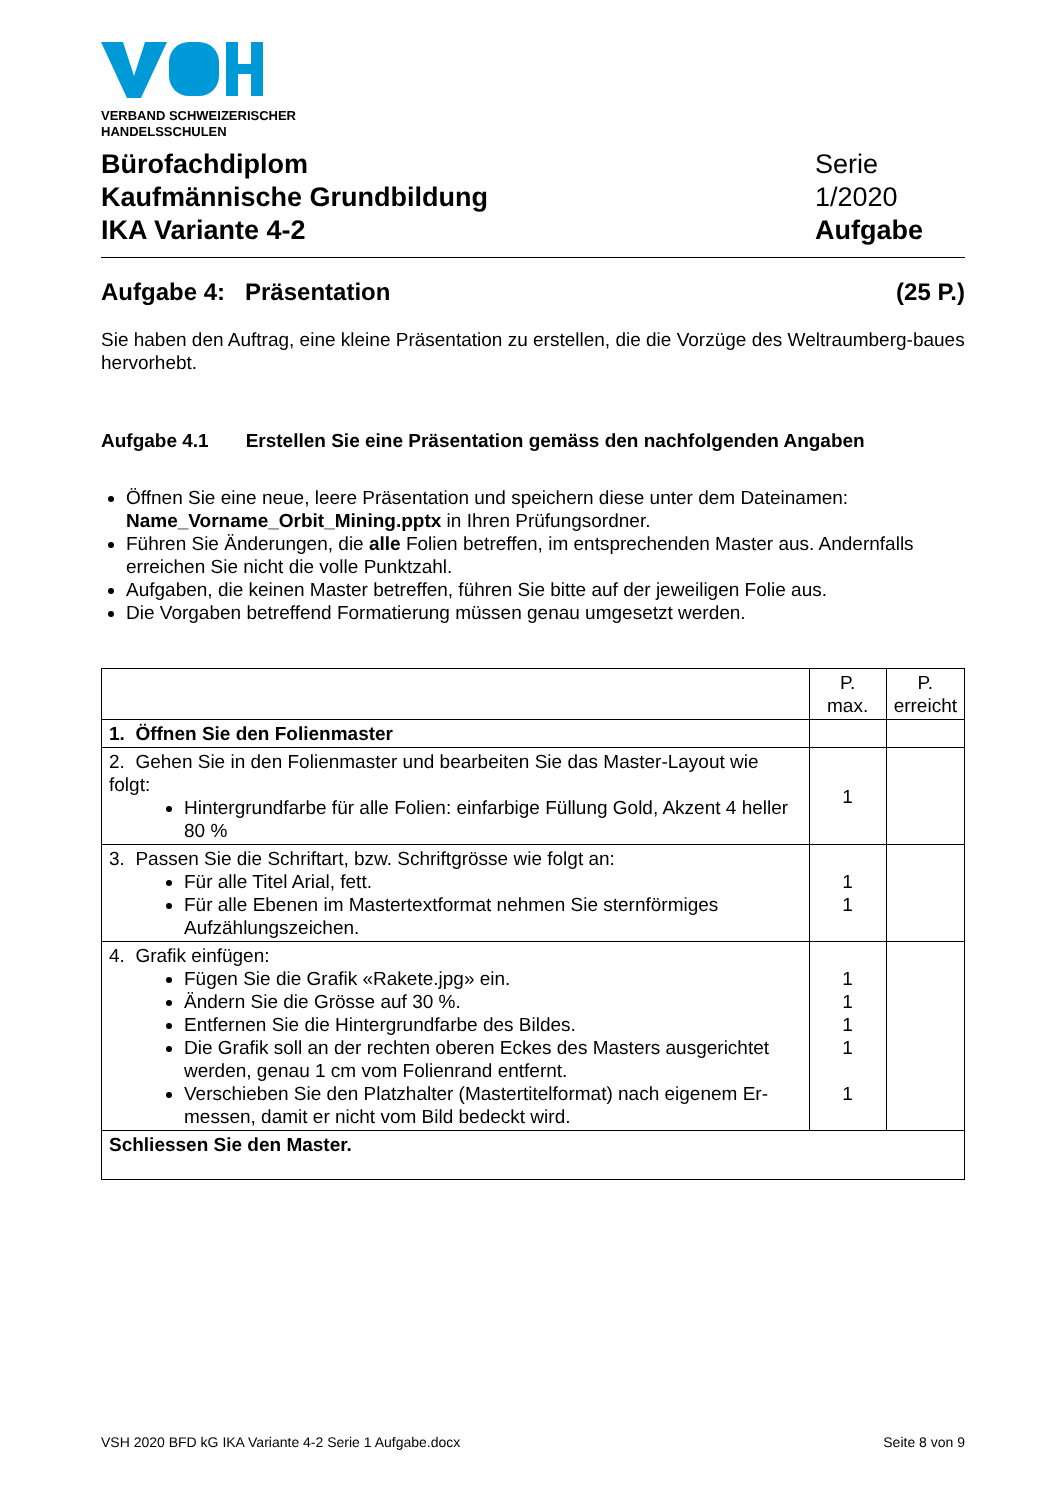VERBAND SCHWEIZERISCHER
HANDELSSCHULEN
Bürofachdiplom
Kaufmännische Grundbildung
IKA Variante 4-2
Serie 1/2020
Aufgabe
Aufgabe 4: Präsentation (25 P.)
Sie haben den Auftrag, eine kleine Präsentation zu erstellen, die die Vorzüge des Weltraumberg-baues hervorhebt.
Aufgabe 4.1 Erstellen Sie eine Präsentation gemäss den nachfolgenden Angaben
Öffnen Sie eine neue, leere Präsentation und speichern diese unter dem Dateinamen: Name_Vorname_Orbit_Mining.pptx in Ihren Prüfungsordner.
Führen Sie Änderungen, die alle Folien betreffen, im entsprechenden Master aus. Andernfalls erreichen Sie nicht die volle Punktzahl.
Aufgaben, die keinen Master betreffen, führen Sie bitte auf der jeweiligen Folie aus.
Die Vorgaben betreffend Formatierung müssen genau umgesetzt werden.
| | P. max. | P. erreicht |
| --- | --- | --- |
| 1. Öffnen Sie den Folienmaster | | |
| 2. Gehen Sie in den Folienmaster und bearbeiten Sie das Master-Layout wie folgt: Hintergrundfarbe für alle Folien: einfarbige Füllung Gold, Akzent 4 heller 80 % | 1 | |
| 3. Passen Sie die Schriftart, bzw. Schriftgrösse wie folgt an: Für alle Titel Arial, fett. Für alle Ebenen im Mastertextformat nehmen Sie sternförmiges Aufzählungszeichen. | 1 1 | |
| 4. Grafik einfügen: Fügen Sie die Grafik «Rakete.jpg» ein. Ändern Sie die Grösse auf 30 %. Entfernen Sie die Hintergrundfarbe des Bildes. Die Grafik soll an der rechten oberen Eckes des Masters ausgerichtet werden, genau 1 cm vom Folienrand entfernt. Verschieben Sie den Platzhalter (Mastertitelformat) nach eigenem Er-messen, damit er nicht vom Bild bedeckt wird. | 1 1 1 1 1 | |
| Schliessen Sie den Master. | | |
VSH 2020 BFD kG IKA Variante 4-2 Serie 1 Aufgabe.docx
Seite 8 von 9